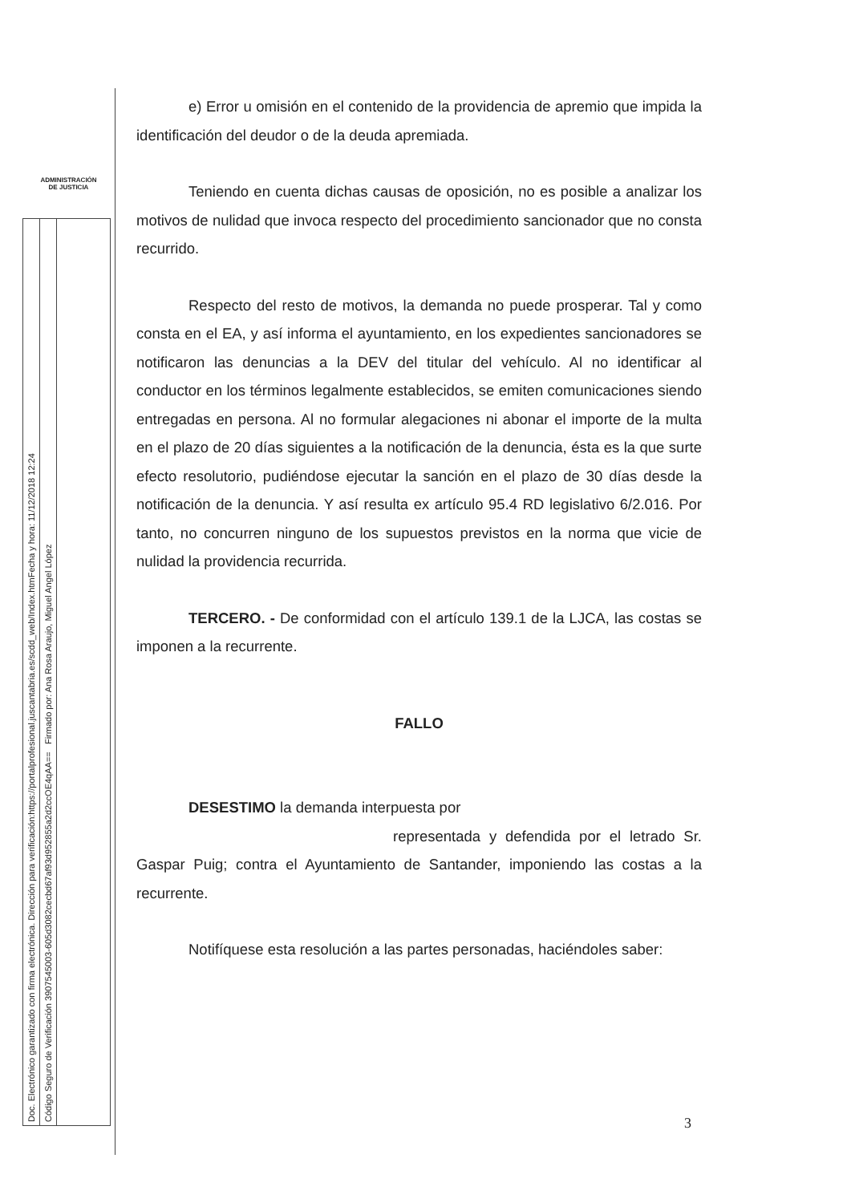ADMINISTRACIÓN
DE JUSTICIA
Doc. Electrónico garantizado con firma electrónica. Dirección para verificación:https://portalprofesional.juscantabria.es/scdd_web/Index.htmFecha y hora: 11/12/2018 12:24
Código Seguro de Verificación 3907545003-605d3082cecbd67af93d952855a2d2ccOE4qAA== Firmado por: Ana Rosa Araujo, Miguel Angel López
e) Error u omisión en el contenido de la providencia de apremio que impida la identificación del deudor o de la deuda apremiada.
Teniendo en cuenta dichas causas de oposición, no es posible a analizar los motivos de nulidad que invoca respecto del procedimiento sancionador que no consta recurrido.
Respecto del resto de motivos, la demanda no puede prosperar. Tal y como consta en el EA, y así informa el ayuntamiento, en los expedientes sancionadores se notificaron las denuncias a la DEV del titular del vehículo. Al no identificar al conductor en los términos legalmente establecidos, se emiten comunicaciones siendo entregadas en persona. Al no formular alegaciones ni abonar el importe de la multa en el plazo de 20 días siguientes a la notificación de la denuncia, ésta es la que surte efecto resolutorio, pudiéndose ejecutar la sanción en el plazo de 30 días desde la notificación de la denuncia. Y así resulta ex artículo 95.4 RD legislativo 6/2.016. Por tanto, no concurren ninguno de los supuestos previstos en la norma que vicie de nulidad la providencia recurrida.
TERCERO. - De conformidad con el artículo 139.1 de la LJCA, las costas se imponen a la recurrente.
FALLO
DESESTIMO la demanda interpuesta por
representada y defendida por el letrado Sr. Gaspar Puig; contra el Ayuntamiento de Santander, imponiendo las costas a la recurrente.
Notifíquese esta resolución a las partes personadas, haciéndoles saber:
3